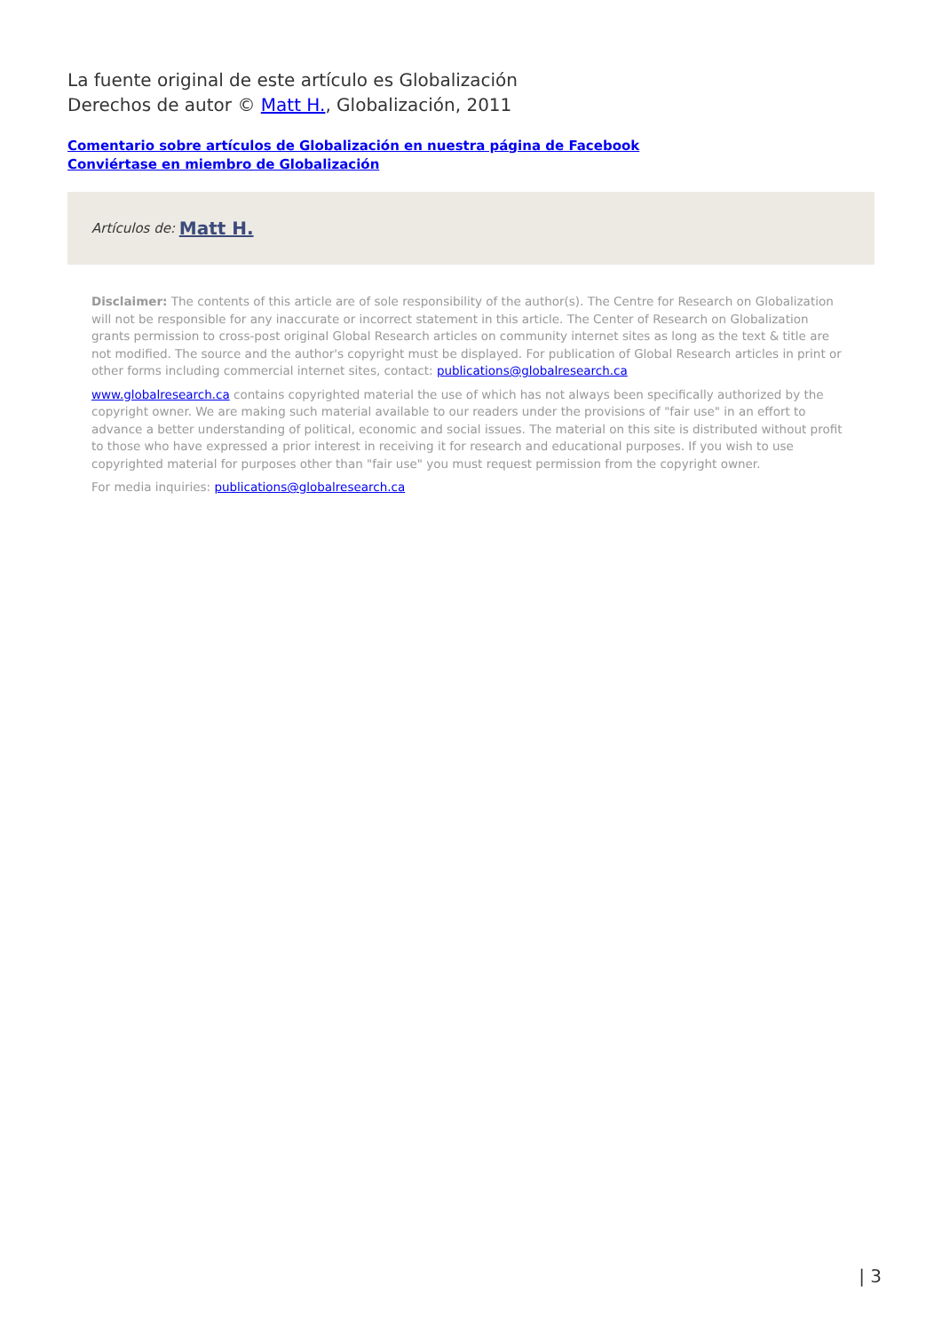La fuente original de este artículo es Globalización
Derechos de autor © Matt H., Globalización, 2011
Comentario sobre artículos de Globalización en nuestra página de Facebook
Conviértase en miembro de Globalización
Artículos de: Matt H.
Disclaimer: The contents of this article are of sole responsibility of the author(s). The Centre for Research on Globalization will not be responsible for any inaccurate or incorrect statement in this article. The Center of Research on Globalization grants permission to cross-post original Global Research articles on community internet sites as long as the text & title are not modified. The source and the author's copyright must be displayed. For publication of Global Research articles in print or other forms including commercial internet sites, contact: publications@globalresearch.ca
www.globalresearch.ca contains copyrighted material the use of which has not always been specifically authorized by the copyright owner. We are making such material available to our readers under the provisions of "fair use" in an effort to advance a better understanding of political, economic and social issues. The material on this site is distributed without profit to those who have expressed a prior interest in receiving it for research and educational purposes. If you wish to use copyrighted material for purposes other than "fair use" you must request permission from the copyright owner.
For media inquiries: publications@globalresearch.ca
| 3